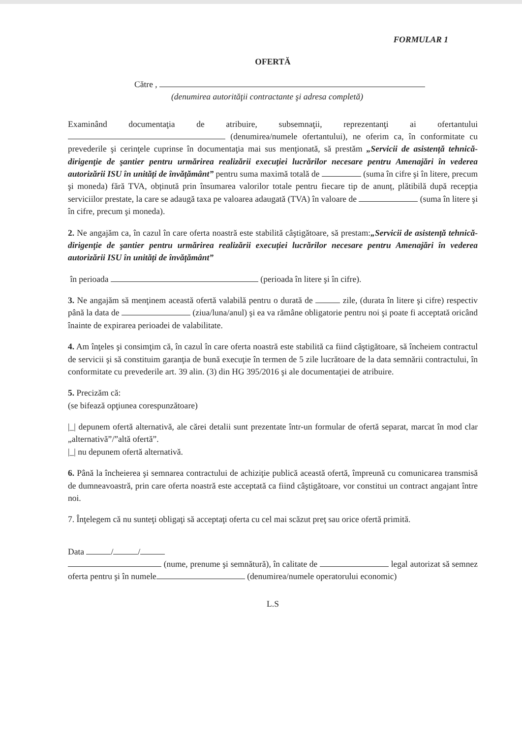FORMULAR 1
OFERTĂ
Către ,
(denumirea autorităţii contractante şi adresa completă)
Examinând documentaţia de atribuire, subsemnaţii, reprezentanţi ai ofertantului (denumirea/numele ofertantului), ne oferim ca, în conformitate cu prevederile şi cerinţele cuprinse în documentaţia mai sus menţionată, să prestăm „Servicii de asistență tehnică-dirigenţie de şantier pentru urmărirea realizării execuției lucrărilor necesare pentru Amenajări în vederea autorizării ISU în unități de învățământ” pentru suma maximă totală de (suma în cifre şi în litere, precum şi moneda) fără TVA, obținută prin însumarea valorilor totale pentru fiecare tip de anunț, plătibilă după recepția serviciilor prestate, la care se adaugă taxa pe valoarea adaugată (TVA) în valoare de (suma în litere şi în cifre, precum şi moneda).
2. Ne angajăm ca, în cazul în care oferta noastră este stabilită câştigătoare, să prestam:„Servicii de asistență tehnică-dirigenţie de şantier pentru urmărirea realizării execuției lucrărilor necesare pentru Amenajări în vederea autorizării ISU în unități de învățământ”
în perioada (perioada în litere şi în cifre).
3. Ne angajăm să menţinem această ofertă valabilă pentru o durată de zile, (durata în litere şi cifre) respectiv până la data de (ziua/luna/anul) şi ea va rămâne obligatorie pentru noi şi poate fi acceptată oricând înainte de expirarea perioadei de valabilitate.
4. Am înţeles şi consimţim că, în cazul în care oferta noastră este stabilită ca fiind câştigătoare, să încheiem contractul de servicii şi să constituim garanţia de bună execuţie în termen de 5 zile lucrătoare de la data semnării contractului, în conformitate cu prevederile art. 39 alin. (3) din HG 395/2016 şi ale documentaţiei de atribuire.
5. Precizăm că:
(se bifează opţiunea corespunzătoare)
|_| depunem ofertă alternativă, ale cărei detalii sunt prezentate într-un formular de ofertă separat, marcat în mod clar „alternativă”/”altă ofertă”.
|_| nu depunem ofertă alternativă.
6. Până la încheierea şi semnarea contractului de achiziţie publică această ofertă, împreună cu comunicarea transmisă de dumneavoastră, prin care oferta noastră este acceptată ca fiind câştigătoare, vor constitui un contract angajant între noi.
7. Înţelegem că nu sunteţi obligaţi să acceptaţi oferta cu cel mai scăzut preţ sau orice ofertă primită.
Data / /
(nume, prenume şi semnătură), în calitate de legal autorizat să semnez oferta pentru şi în numele (denumirea/numele operatorului economic)
L.S